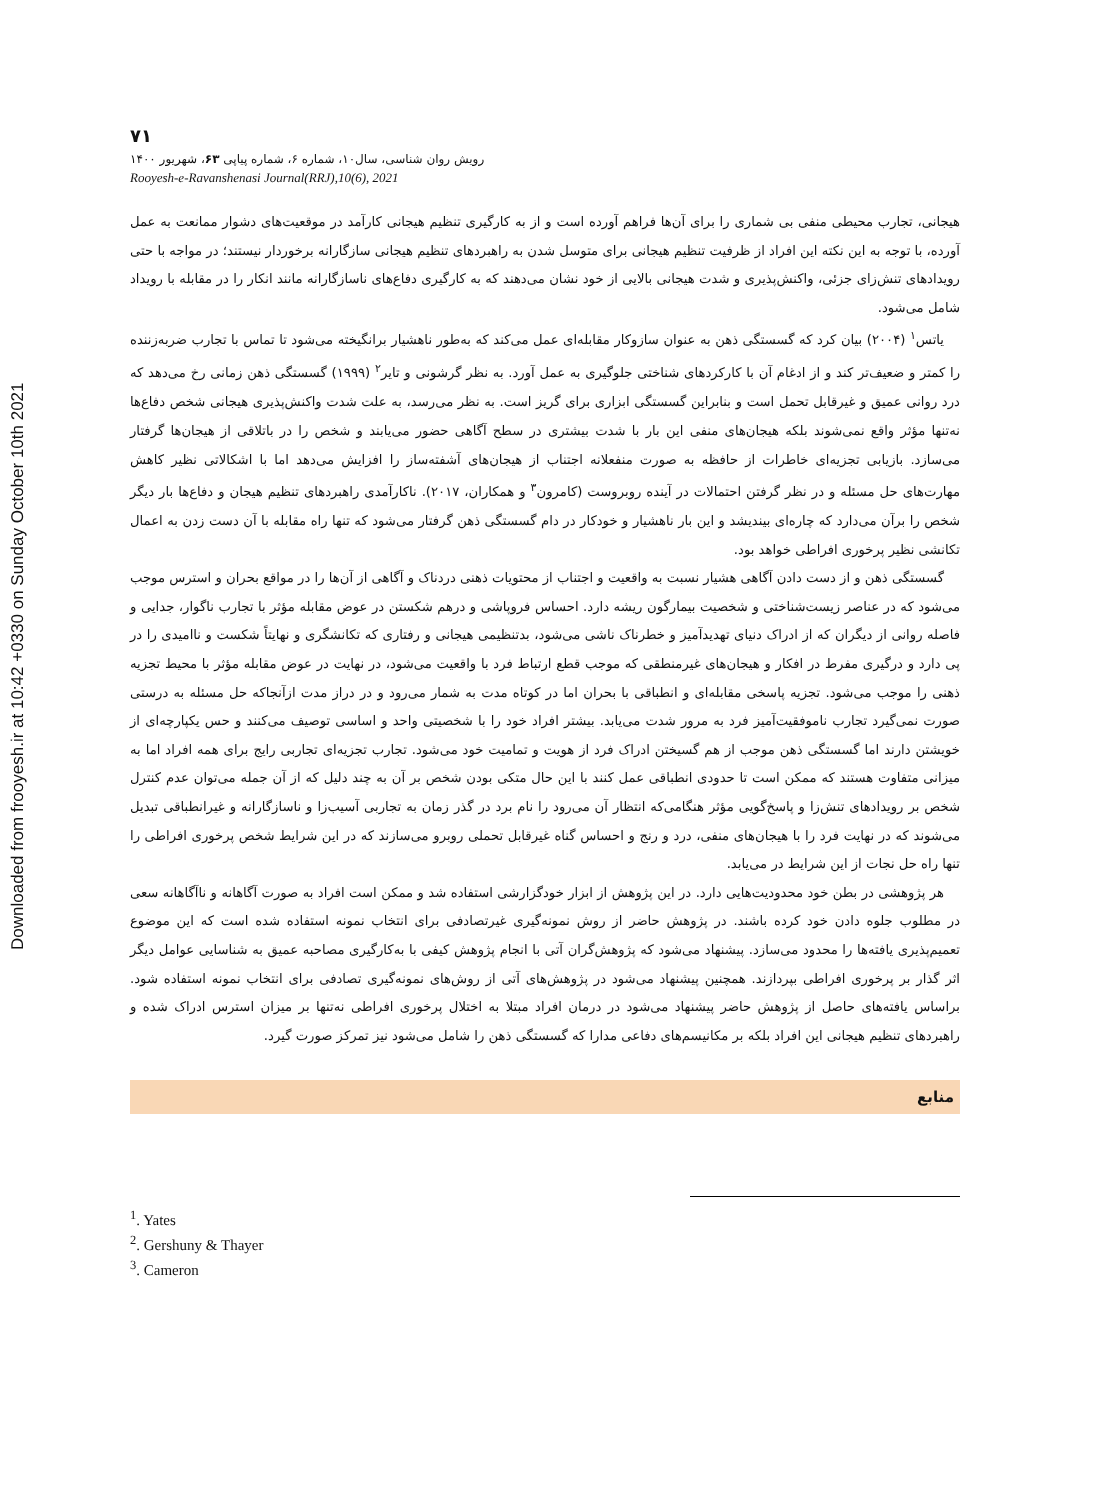Downloaded from frooyesh.ir at 10:42 +0330 on Sunday October 10th 2021
۷۱
رویش روان شناسی، سال۱۰، شماره ۶، شماره پیاپی ۶۳، شهریور ۱۴۰۰
Rooyesh-e-Ravanshenasi Journal(RRJ),10(6), 2021
هیجانی، تجارب محیطی منفی بی شماری را برای آن‌ها فراهم آورده است و از به کارگیری تنظیم هیجانی کارآمد در موقعیت‌های دشوار ممانعت به عمل آورده، با توجه به این نکته این افراد از ظرفیت تنظیم هیجانی برای متوسل شدن به راهبردهای تنظیم هیجانی سازگارانه برخوردار نیستند؛ در مواجه با حتی رویدادهای تنش‌زای جزئی، واکنش‌پذیری و شدت هیجانی بالایی از خود نشان می‌دهند که به کارگیری دفاع‌های ناسازگارانه مانند انکار را در مقابله با رویداد شامل می‌شود.
یاتس<sup>۱</sup> (۲۰۰۴) بیان کرد که گسستگی ذهن به عنوان سازوکار مقابله‌ای عمل می‌کند که به‌طور ناهشیار برانگیخته می‌شود تا تماس با تجارب ضربه‌زننده را کمتر و ضعیف‌تر کند و از ادغام آن با کارکردهای شناختی جلوگیری به عمل آورد. به نظر گرشونی و تایر<sup>۲</sup> (۱۹۹۹) گسستگی ذهن زمانی رخ می‌دهد که درد روانی عمیق و غیرقابل تحمل است و بنابراین گسستگی ابزاری برای گریز است. به نظر می‌رسد، به علت شدت واکنش‌پذیری هیجانی شخص دفاع‌ها نه‌تنها مؤثر واقع نمی‌شوند بلکه هیجان‌های منفی این بار با شدت بیشتری در سطح آگاهی حضور می‌یابند و شخص را در باتلاقی از هیجان‌ها گرفتار می‌سازد. بازیابی تجزیه‌ای خاطرات از حافظه به صورت منفعلانه اجتناب از هیجان‌های آشفته‌ساز را افزایش می‌دهد اما با اشکالاتی نظیر کاهش مهارت‌های حل مسئله و در نظر گرفتن احتمالات در آینده روبروست (کامرون<sup>۳</sup> و همکاران، ۲۰۱۷). ناکارآمدی راهبردهای تنظیم هیجان و دفاع‌ها بار دیگر شخص را برآن می‌دارد که چاره‌ای بیندیشد و این بار ناهشیار و خودکار در دام گسستگی ذهن گرفتار می‌شود که تنها راه مقابله با آن دست زدن به اعمال تکانشی نظیر پرخوری افراطی خواهد بود.
گسستگی ذهن و از دست دادن آگاهی هشیار نسبت به واقعیت و اجتناب از محتویات ذهنی دردناک و آگاهی از آن‌ها را در مواقع بحران و استرس موجب می‌شود که در عناصر زیست‌شناختی و شخصیت بیمارگون ریشه دارد. احساس فروپاشی و درهم شکستن در عوض مقابله مؤثر با تجارب ناگوار، جدایی و فاصله روانی از دیگران که از ادراک دنیای تهدیدآمیز و خطرناک ناشی می‌شود، بدتنظیمی هیجانی و رفتاری که تکانشگری و نهایتاً شکست و ناامیدی را در پی دارد و درگیری مفرط در افکار و هیجان‌های غیرمنطقی که موجب قطع ارتباط فرد با واقعیت می‌شود، در نهایت در عوض مقابله مؤثر با محیط تجزیه ذهنی را موجب می‌شود. تجزیه پاسخی مقابله‌ای و انطباقی با بحران اما در کوتاه مدت به شمار می‌رود و در دراز مدت ازآنجاکه حل مسئله به درستی صورت نمی‌گیرد تجارب ناموفقیت‌آمیز فرد به مرور شدت می‌یابد. بیشتر افراد خود را با شخصیتی واحد و اساسی توصیف می‌کنند و حس یکپارچه‌ای از خویشتن دارند اما گسستگی ذهن موجب از هم گسیختن ادراک فرد از هویت و تمامیت خود می‌شود. تجارب تجزیه‌ای تجاربی رایج برای همه افراد اما به میزانی متفاوت هستند که ممکن است تا حدودی انطباقی عمل کنند با این حال متکی بودن شخص بر آن به چند دلیل که از آن جمله می‌توان عدم کنترل شخص بر رویدادهای تنش‌زا و پاسخ‌گویی مؤثر هنگامی‌که انتظار آن می‌رود را نام برد در گذر زمان به تجاربی آسیب‌زا و ناسازگارانه و غیرانطباقی تبدیل می‌شوند که در نهایت فرد را با هیجان‌های منفی، درد و رنج و احساس گناه غیرقابل تحملی روبرو می‌سازند که در این شرایط شخص پرخوری افراطی را تنها راه حل نجات از این شرایط در می‌یابد.
هر پژوهشی در بطن خود محدودیت‌هایی دارد. در این پژوهش از ابزار خودگزارشی استفاده شد و ممکن است افراد به صورت آگاهانه و ناآگاهانه سعی در مطلوب جلوه دادن خود کرده باشند. در پژوهش حاضر از روش نمونه‌گیری غیرتصادفی برای انتخاب نمونه استفاده شده است که این موضوع تعمیم‌پذیری یافته‌ها را محدود می‌سازد. پیشنهاد می‌شود که پژوهش‌گران آتی با انجام پژوهش کیفی با به‌کارگیری مصاحبه عمیق به شناسایی عوامل دیگر اثر گذار بر پرخوری افراطی بپردازند. همچنین پیشنهاد می‌شود در پژوهش‌های آتی از روش‌های نمونه‌گیری تصادفی برای انتخاب نمونه استفاده شود. براساس یافته‌های حاصل از پژوهش حاضر پیشنهاد می‌شود در درمان افراد مبتلا به اختلال پرخوری افراطی نه‌تنها بر میزان استرس ادراک شده و راهبردهای تنظیم هیجانی این افراد بلکه بر مکانیسم‌های دفاعی مدارا که گسستگی ذهن را شامل می‌شود نیز تمرکز صورت گیرد.
منابع
<sup>1</sup>. Yates
<sup>2</sup>. Gershuny & Thayer
<sup>3</sup>. Cameron